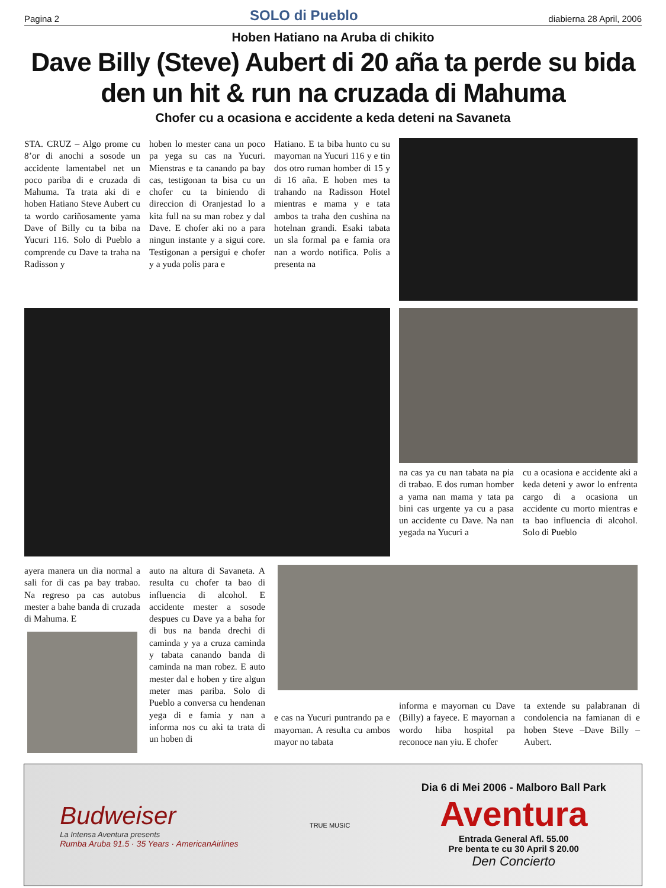Pagina 2 SOLO di Pueblo diabierna 28 April, 2006
Hoben Hatiano na Aruba di chikito
Dave Billy (Steve) Aubert di 20 aña ta perde su bida den un hit & run na cruzada di Mahuma
Chofer cu a ocasiona e accidente a keda deteni na Savaneta
STA. CRUZ – Algo prome cu 8’or di anochi a sosode un accidente lamentabel net un poco pariba di e cruzada di Mahuma. Ta trata aki di e hoben Hatiano Steve Aubert cu ta wordo cariñosamente yama Dave of Billy cu ta biba na Yucuri 116. Solo di Pueblo a comprende cu Dave ta traha na Radisson y
hoben lo mester cana un poco pa yega su cas na Yucuri. Mienstras e ta canando pa bay cas, testigonan ta bisa cu un chofer cu ta biniendo di direccion di Oranjestad lo a kita full na su man robez y dal Dave. E chofer aki no a para ningun instante y a sigui core. Testigonan a persigui e chofer y a yuda polis para e
Hatiano. E ta biba hunto cu su mayornan na Yucuri 116 y e tin dos otro ruman homber di 15 y di 16 aña. E hoben mes ta trahando na Radisson Hotel mientras e mama y e tata ambos ta traha den cushina na hotelnan grandi. Esaki tabata un sla formal pa e famia ora nan a wordo notifica. Polis a presenta na
na cas ya cu nan tabata na pia di trabao. E dos ruman homber a yama nan mama y tata pa bini cas urgente ya cu a pasa un accidente cu Dave. Na nan yegada na Yucuri a
cu a ocasiona e accidente aki a keda deteni y awor lo enfrenta cargo di a ocasiona un accidente cu morto mientras e ta bao influencia di alcohol. Solo di Pueblo
ayera manera un dia normal a sali for di cas pa bay trabao. Na regreso pa cas autobus mester a bahe banda di cruzada di Mahuma. E
auto na altura di Savaneta. A resulta cu chofer ta bao di influencia di alcohol. E accidente mester a sosode despues cu Dave ya a baha for di bus na banda drechi di caminda y ya a cruza caminda y tabata canando banda di caminda na man robez. E auto mester dal e hoben y tire algun meter mas pariba. Solo di Pueblo a conversa cu hendenan yega di e famia y nan a informa nos cu aki ta trata di un hoben di
e cas na Yucuri puntrando pa e mayornan. A resulta cu ambos mayor no tabata
informa e mayornan cu Dave (Billy) a fayece. E mayornan a wordo hiba hospital pa reconoce nan yiu. E chofer
ta extende su palabranan di condolencia na famianan di e hoben Steve –Dave Billy – Aubert.
Budweiser
La Intensa Aventura presents
Rumba Aruba 91.5 · 35 Years · AmericanAirlines
TRUE MUSIC
Dia 6 di Mei 2006 - Malboro Ball Park
Aventura
Entrada General Afl. 55.00
Pre benta te cu 30 April $ 20.00
Den Concierto